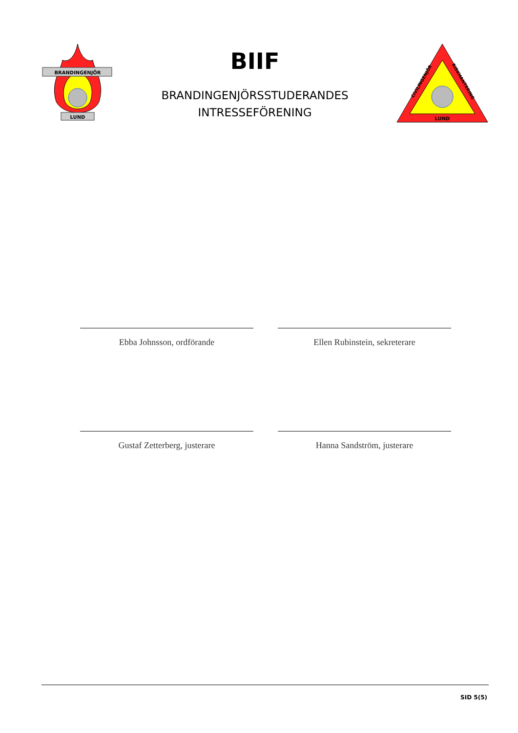BRANDINGENJÖR
LUND
BIIF
BRANDINGENJÖRSSTUDERANDES
INTRESSEFÖRENING
CIVILINGENJÖR
RISKHANTERING
LUND
Ebba Johnsson, ordförande
Ellen Rubinstein, sekreterare
Gustaf Zetterberg, justerare
Hanna Sandström, justerare
SID 5(5)